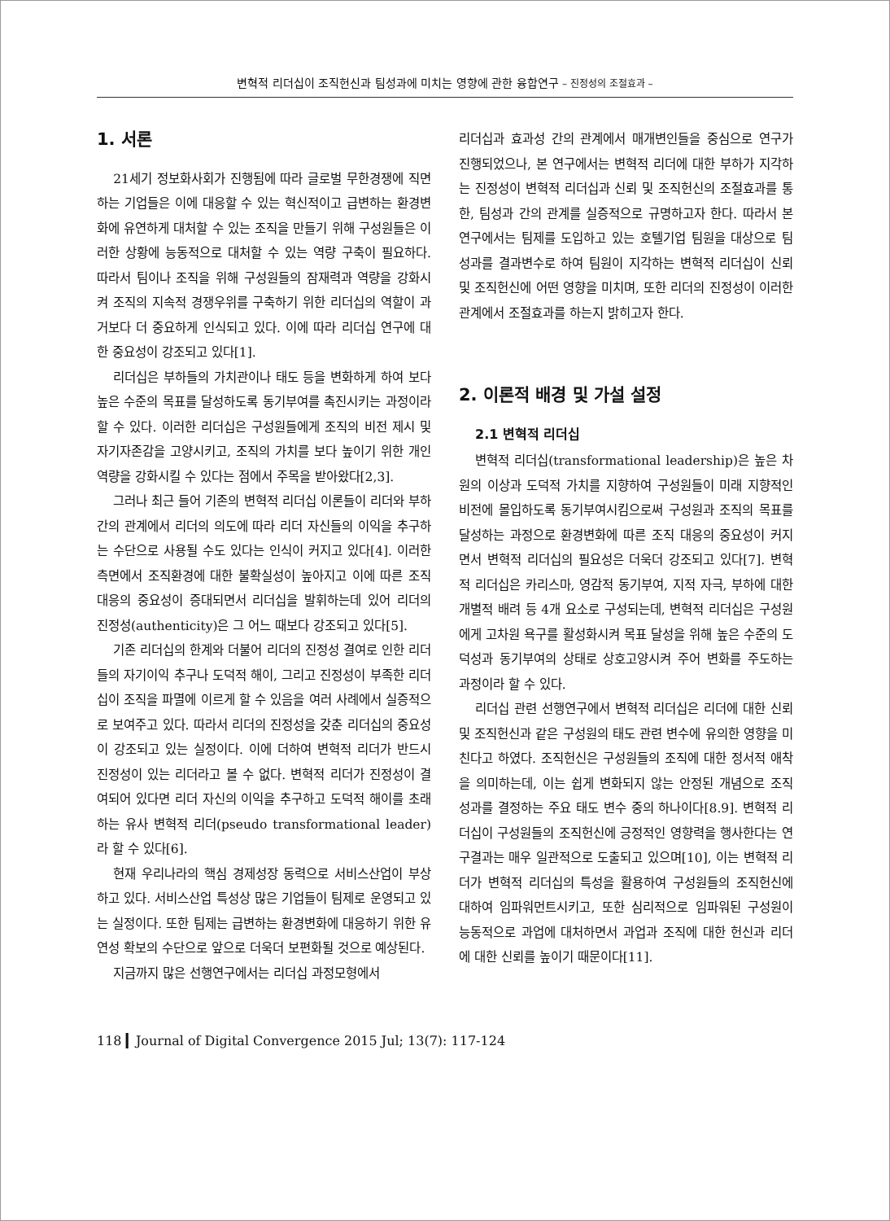변혁적 리더십이 조직헌신과 팀성과에 미치는 영향에 관한 융합연구 – 진정성의 조절효과 –
1. 서론
21세기 정보화사회가 진행됨에 따라 글로벌 무한경쟁에 직면하는 기업들은 이에 대응할 수 있는 혁신적이고 급변하는 환경변화에 유연하게 대처할 수 있는 조직을 만들기 위해 구성원들은 이러한 상황에 능동적으로 대처할 수 있는 역량 구축이 필요하다. 따라서 팀이나 조직을 위해 구성원들의 잠재력과 역량을 강화시켜 조직의 지속적 경쟁우위를 구축하기 위한 리더십의 역할이 과거보다 더 중요하게 인식되고 있다. 이에 따라 리더십 연구에 대한 중요성이 강조되고 있다[1].
리더십은 부하들의 가치관이나 태도 등을 변화하게 하여 보다 높은 수준의 목표를 달성하도록 동기부여를 촉진시키는 과정이라 할 수 있다. 이러한 리더십은 구성원들에게 조직의 비전 제시 및 자기자존감을 고양시키고, 조직의 가치를 보다 높이기 위한 개인역량을 강화시킬 수 있다는 점에서 주목을 받아왔다[2,3].
그러나 최근 들어 기존의 변혁적 리더십 이론들이 리더와 부하 간의 관계에서 리더의 의도에 따라 리더 자신들의 이익을 추구하는 수단으로 사용될 수도 있다는 인식이 커지고 있다[4]. 이러한 측면에서 조직환경에 대한 불확실성이 높아지고 이에 따른 조직 대응의 중요성이 증대되면서 리더십을 발휘하는데 있어 리더의 진정성(authenticity)은 그 어느 때보다 강조되고 있다[5].
기존 리더십의 한계와 더불어 리더의 진정성 결여로 인한 리더들의 자기이익 추구나 도덕적 해이, 그리고 진정성이 부족한 리더십이 조직을 파멸에 이르게 할 수 있음을 여러 사례에서 실증적으로 보여주고 있다. 따라서 리더의 진정성을 갖춘 리더십의 중요성이 강조되고 있는 실정이다. 이에 더하여 변혁적 리더가 반드시 진정성이 있는 리더라고 볼 수 없다. 변혁적 리더가 진정성이 결여되어 있다면 리더 자신의 이익을 추구하고 도덕적 해이를 초래하는 유사 변혁적 리더(pseudo transformational leader)라 할 수 있다[6].
현재 우리나라의 핵심 경제성장 동력으로 서비스산업이 부상하고 있다. 서비스산업 특성상 많은 기업들이 팀제로 운영되고 있는 실정이다. 또한 팀제는 급변하는 환경변화에 대응하기 위한 유연성 확보의 수단으로 앞으로 더욱더 보편화될 것으로 예상된다.
지금까지 많은 선행연구에서는 리더십 과정모형에서
리더십과 효과성 간의 관계에서 매개변인들을 중심으로 연구가 진행되었으나, 본 연구에서는 변혁적 리더에 대한 부하가 지각하는 진정성이 변혁적 리더십과 신뢰 및 조직헌신의 조절효과를 통한, 팀성과 간의 관계를 실증적으로 규명하고자 한다. 따라서 본 연구에서는 팀제를 도입하고 있는 호텔기업 팀원을 대상으로 팀성과를 결과변수로 하여 팀원이 지각하는 변혁적 리더십이 신뢰 및 조직헌신에 어떤 영향을 미치며, 또한 리더의 진정성이 이러한 관계에서 조절효과를 하는지 밝히고자 한다.
2. 이론적 배경 및 가설 설정
2.1 변혁적 리더십
변혁적 리더십(transformational leadership)은 높은 차원의 이상과 도덕적 가치를 지향하여 구성원들이 미래 지향적인 비전에 몰입하도록 동기부여시킴으로써 구성원과 조직의 목표를 달성하는 과정으로 환경변화에 따른 조직 대응의 중요성이 커지면서 변혁적 리더십의 필요성은 더욱더 강조되고 있다[7]. 변혁적 리더십은 카리스마, 영감적 동기부여, 지적 자극, 부하에 대한 개별적 배려 등 4개 요소로 구성되는데, 변혁적 리더십은 구성원에게 고차원 욕구를 활성화시켜 목표 달성을 위해 높은 수준의 도덕성과 동기부여의 상태로 상호고양시켜 주어 변화를 주도하는 과정이라 할 수 있다.
리더십 관련 선행연구에서 변혁적 리더십은 리더에 대한 신뢰 및 조직헌신과 같은 구성원의 태도 관련 변수에 유의한 영향을 미친다고 하였다. 조직헌신은 구성원들의 조직에 대한 정서적 애착을 의미하는데, 이는 쉽게 변화되지 않는 안정된 개념으로 조직 성과를 결정하는 주요 태도 변수 중의 하나이다[8.9]. 변혁적 리더십이 구성원들의 조직헌신에 긍정적인 영향력을 행사한다는 연구결과는 매우 일관적으로 도출되고 있으며[10], 이는 변혁적 리더가 변혁적 리더십의 특성을 활용하여 구성원들의 조직헌신에 대하여 임파워먼트시키고, 또한 심리적으로 임파워된 구성원이 능동적으로 과업에 대처하면서 과업과 조직에 대한 헌신과 리더에 대한 신뢰를 높이기 때문이다[11].
118 ▎Journal of Digital Convergence 2015 Jul; 13(7): 117-124